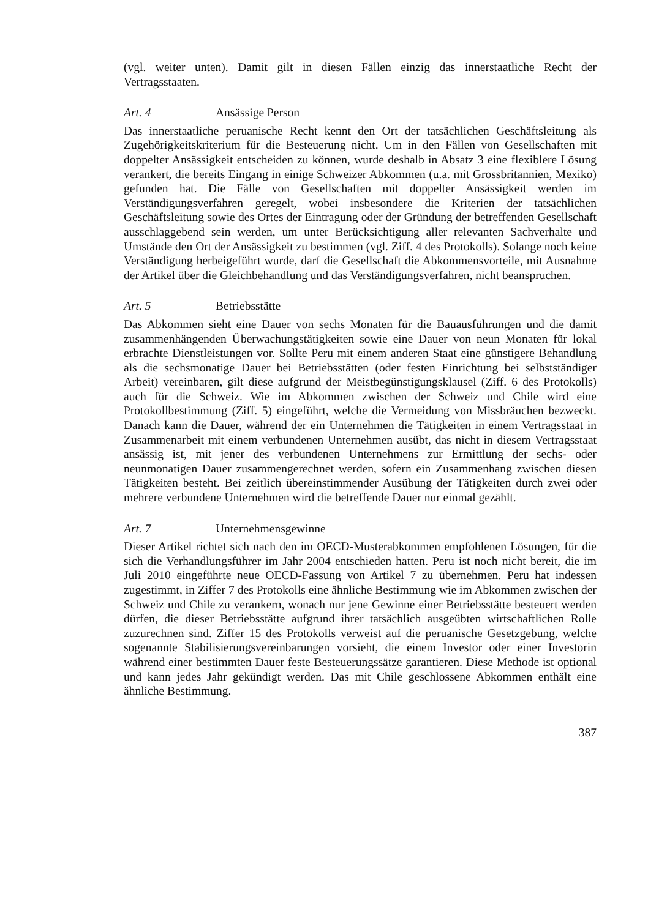(vgl. weiter unten). Damit gilt in diesen Fällen einzig das innerstaatliche Recht der Vertragsstaaten.
Art. 4 Ansässige Person
Das innerstaatliche peruanische Recht kennt den Ort der tatsächlichen Geschäftsleitung als Zugehörigkeitskriterium für die Besteuerung nicht. Um in den Fällen von Gesellschaften mit doppelter Ansässigkeit entscheiden zu können, wurde deshalb in Absatz 3 eine flexiblere Lösung verankert, die bereits Eingang in einige Schweizer Abkommen (u.a. mit Grossbritannien, Mexiko) gefunden hat. Die Fälle von Gesellschaften mit doppelter Ansässigkeit werden im Verständigungsverfahren geregelt, wobei insbesondere die Kriterien der tatsächlichen Geschäftsleitung sowie des Ortes der Eintragung oder der Gründung der betreffenden Gesellschaft ausschlaggebend sein werden, um unter Berücksichtigung aller relevanten Sachverhalte und Umstände den Ort der Ansässigkeit zu bestimmen (vgl. Ziff. 4 des Protokolls). Solange noch keine Verständigung herbeigeführt wurde, darf die Gesellschaft die Abkommensvorteile, mit Ausnahme der Artikel über die Gleichbehandlung und das Verständigungsverfahren, nicht beanspruchen.
Art. 5 Betriebsstätte
Das Abkommen sieht eine Dauer von sechs Monaten für die Bauausführungen und die damit zusammenhängenden Überwachungstätigkeiten sowie eine Dauer von neun Monaten für lokal erbrachte Dienstleistungen vor. Sollte Peru mit einem anderen Staat eine günstigere Behandlung als die sechsmonatige Dauer bei Betriebsstätten (oder festen Einrichtung bei selbstständiger Arbeit) vereinbaren, gilt diese aufgrund der Meistbegünstigungsklausel (Ziff. 6 des Protokolls) auch für die Schweiz. Wie im Abkommen zwischen der Schweiz und Chile wird eine Protokollbestimmung (Ziff. 5) eingeführt, welche die Vermeidung von Missbräuchen bezweckt. Danach kann die Dauer, während der ein Unternehmen die Tätigkeiten in einem Vertragsstaat in Zusammenarbeit mit einem verbundenen Unternehmen ausübt, das nicht in diesem Vertragsstaat ansässig ist, mit jener des verbundenen Unternehmens zur Ermittlung der sechs- oder neunmonatigen Dauer zusammengerechnet werden, sofern ein Zusammenhang zwischen diesen Tätigkeiten besteht. Bei zeitlich übereinstimmender Ausübung der Tätigkeiten durch zwei oder mehrere verbundene Unternehmen wird die betreffende Dauer nur einmal gezählt.
Art. 7 Unternehmensgewinne
Dieser Artikel richtet sich nach den im OECD-Musterabkommen empfohlenen Lösungen, für die sich die Verhandlungsführer im Jahr 2004 entschieden hatten. Peru ist noch nicht bereit, die im Juli 2010 eingeführte neue OECD-Fassung von Artikel 7 zu übernehmen. Peru hat indessen zugestimmt, in Ziffer 7 des Protokolls eine ähnliche Bestimmung wie im Abkommen zwischen der Schweiz und Chile zu verankern, wonach nur jene Gewinne einer Betriebsstätte besteuert werden dürfen, die dieser Betriebsstätte aufgrund ihrer tatsächlich ausgeübten wirtschaftlichen Rolle zuzurechnen sind. Ziffer 15 des Protokolls verweist auf die peruanische Gesetzgebung, welche sogenannte Stabilisierungsvereinbarungen vorsieht, die einem Investor oder einer Investorin während einer bestimmten Dauer feste Besteuerungssätze garantieren. Diese Methode ist optional und kann jedes Jahr gekündigt werden. Das mit Chile geschlossene Abkommen enthält eine ähnliche Bestimmung.
387